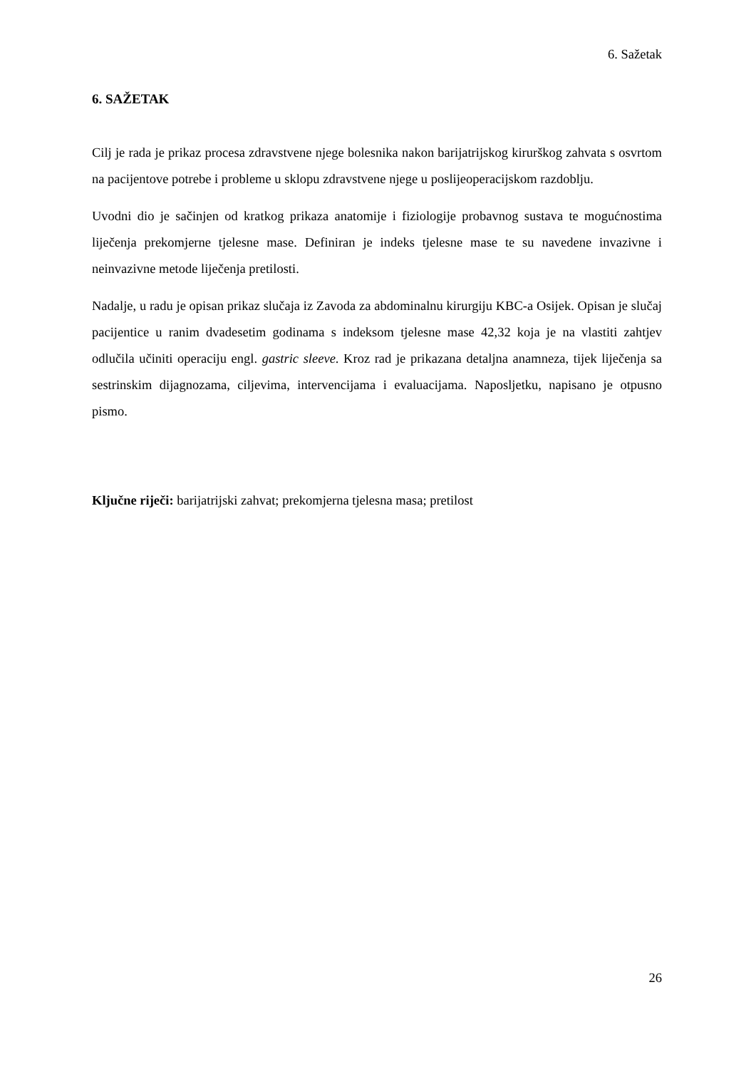6. Sažetak
6. SAŽETAK
Cilj je rada je prikaz procesa zdravstvene njege bolesnika nakon barijatrijskog kirurškog zahvata s osvrtom na pacijentove potrebe i probleme u sklopu zdravstvene njege u poslijeoperacijskom razdoblju.
Uvodni dio je sačinjen od kratkog prikaza anatomije i fiziologije probavnog sustava te mogućnostima liječenja prekomjerne tjelesne mase. Definiran je indeks tjelesne mase te su navedene invazivne i neinvazivne metode liječenja pretilosti.
Nadalje, u radu je opisan prikaz slučaja iz Zavoda za abdominalnu kirurgiju KBC-a Osijek. Opisan je slučaj pacijentice u ranim dvadesetim godinama s indeksom tjelesne mase 42,32 koja je na vlastiti zahtjev odlučila učiniti operaciju engl. gastric sleeve. Kroz rad je prikazana detaljna anamneza, tijek liječenja sa sestrinskim dijagnozama, ciljevima, intervencijama i evaluacijama. Naposljetku, napisano je otpusno pismo.
Ključne riječi: barijatrijski zahvat; prekomjerna tjelesna masa; pretilost
26